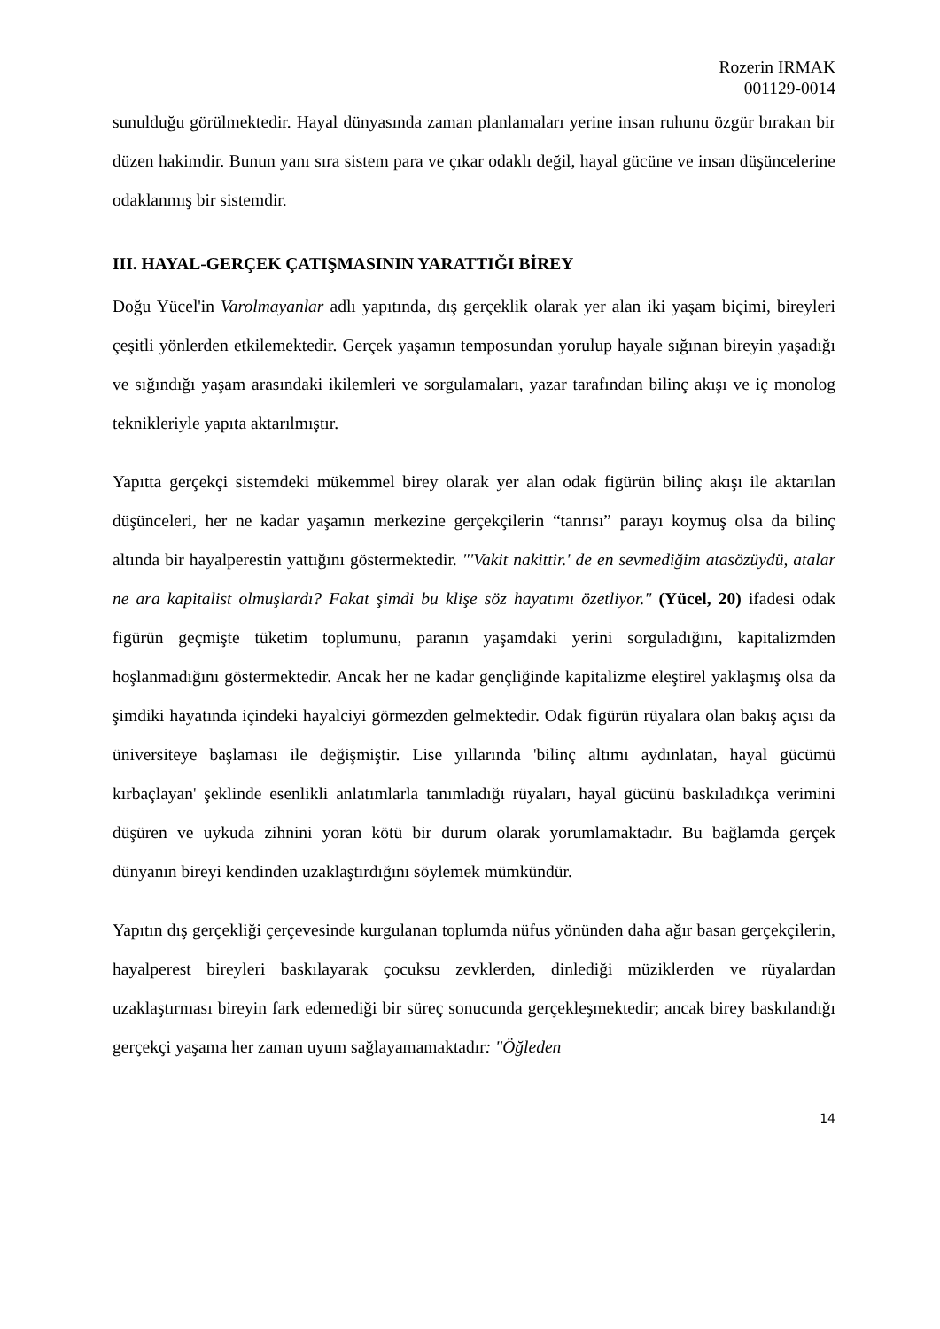Rozerin IRMAK
001129-0014
sunulduğu görülmektedir. Hayal dünyasında zaman planlamaları yerine insan ruhunu özgür bırakan bir düzen hakimdir. Bunun yanı sıra sistem para ve çıkar odaklı değil, hayal gücüne ve insan düşüncelerine odaklanmış bir sistemdir.
III. HAYAL-GERÇEK ÇATIŞMASININ YARATTIĞI BİREY
Doğu Yücel'in Varolmayanlar adlı yapıtında, dış gerçeklik olarak yer alan iki yaşam biçimi, bireyleri çeşitli yönlerden etkilemektedir. Gerçek yaşamın temposundan yorulup hayale sığınan bireyin yaşadığı ve sığındığı yaşam arasındaki ikilemleri ve sorgulamaları, yazar tarafından bilinç akışı ve iç monolog teknikleriyle yapıta aktarılmıştır.
Yapıtta gerçekçi sistemdeki mükemmel birey olarak yer alan odak figürün bilinç akışı ile aktarılan düşünceleri, her ne kadar yaşamın merkezine gerçekçilerin “tanrısı” parayı koymuş olsa da bilinç altında bir hayalperestin yattığını göstermektedir. "'Vakit nakittir.' de en sevmediğim atasözüydü, atalar ne ara kapitalist olmuşlardı? Fakat şimdi bu klişe söz hayatımı özetliyor." (Yücel, 20) ifadesi odak figürün geçmişte tüketim toplumunu, paranın yaşamdaki yerini sorguladığını, kapitalizmden hoşlanmadığını göstermektedir. Ancak her ne kadar gençliğinde kapitalizme eleştirel yaklaşmış olsa da şimdiki hayatında içindeki hayalciyi görmezden gelmektedir. Odak figürün rüyalara olan bakış açısı da üniversiteye başlaması ile değişmiştir. Lise yıllarında 'bilinç altımı aydınlatan, hayal gücümü kırbaçlayan' şeklinde esenlikli anlatımlarla tanımladığı rüyaları, hayal gücünü baskıladıkça verimini düşüren ve uykuda zihnini yoran kötü bir durum olarak yorumlamaktadır. Bu bağlamda gerçek dünyanın bireyi kendinden uzaklaştırdığını söylemek mümkündür.
Yapıtın dış gerçekliği çerçevesinde kurgulanan toplumda nüfus yönünden daha ağır basan gerçekçilerin, hayalperest bireyleri baskılayarak çocuksu zevklerden, dinlediği müziklerden ve rüyalardan uzaklaştırması bireyin fark edemediği bir süreç sonucunda gerçekleşmektedir; ancak birey baskılandığı gerçekçi yaşama her zaman uyum sağlayamamaktadır: "Öğleden
14